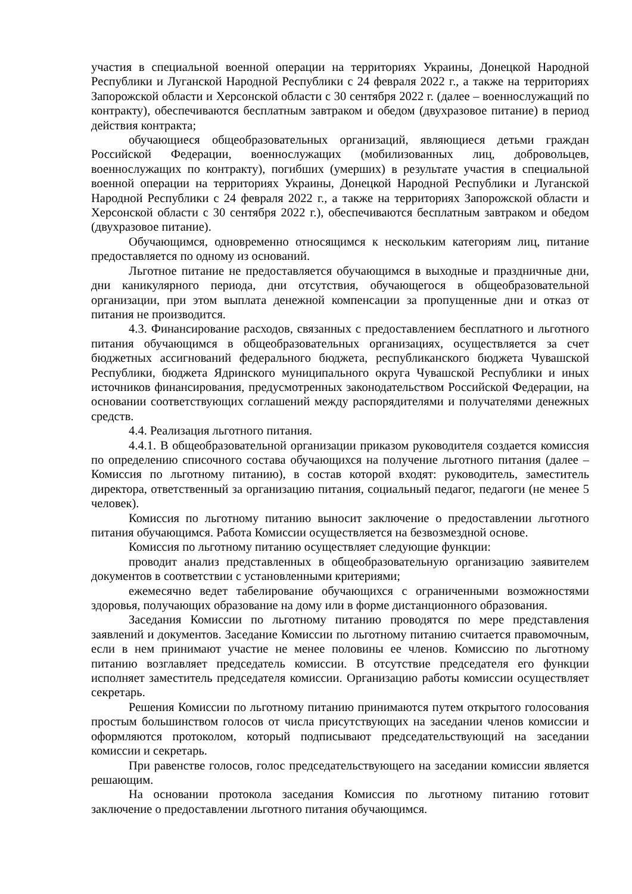участия в специальной военной операции на территориях Украины, Донецкой Народной Республики и Луганской Народной Республики с 24 февраля 2022 г., а также на территориях Запорожской области и Херсонской области с 30 сентября 2022 г. (далее – военнослужащий по контракту), обеспечиваются бесплатным завтраком и обедом (двухразовое питание) в период действия контракта;
обучающиеся общеобразовательных организаций, являющиеся детьми граждан Российской Федерации, военнослужащих (мобилизованных лиц, добровольцев, военнослужащих по контракту), погибших (умерших) в результате участия в специальной военной операции на территориях Украины, Донецкой Народной Республики и Луганской Народной Республики с 24 февраля 2022 г., а также на территориях Запорожской области и Херсонской области с 30 сентября 2022 г.), обеспечиваются бесплатным завтраком и обедом (двухразовое питание).
Обучающимся, одновременно относящимся к нескольким категориям лиц, питание предоставляется по одному из оснований.
Льготное питание не предоставляется обучающимся в выходные и праздничные дни, дни каникулярного периода, дни отсутствия, обучающегося в общеобразовательной организации, при этом выплата денежной компенсации за пропущенные дни и отказ от питания не производится.
4.3. Финансирование расходов, связанных с предоставлением бесплатного и льготного питания обучающимся в общеобразовательных организациях, осуществляется за счет бюджетных ассигнований федерального бюджета, республиканского бюджета Чувашской Республики, бюджета Ядринского муниципального округа Чувашской Республики и иных источников финансирования, предусмотренных законодательством Российской Федерации, на основании соответствующих соглашений между распорядителями и получателями денежных средств.
4.4. Реализация льготного питания.
4.4.1. В общеобразовательной организации приказом руководителя создается комиссия по определению списочного состава обучающихся на получение льготного питания (далее – Комиссия по льготному питанию), в состав которой входят: руководитель, заместитель директора, ответственный за организацию питания, социальный педагог, педагоги (не менее 5 человек).
Комиссия по льготному питанию выносит заключение о предоставлении льготного питания обучающимся. Работа Комиссии осуществляется на безвозмездной основе.
Комиссия по льготному питанию осуществляет следующие функции:
проводит анализ представленных в общеобразовательную организацию заявителем документов в соответствии с установленными критериями;
ежемесячно ведет табелирование обучающихся с ограниченными возможностями здоровья, получающих образование на дому или в форме дистанционного образования.
Заседания Комиссии по льготному питанию проводятся по мере представления заявлений и документов. Заседание Комиссии по льготному питанию считается правомочным, если в нем принимают участие не менее половины ее членов. Комиссию по льготному питанию возглавляет председатель комиссии. В отсутствие председателя его функции исполняет заместитель председателя комиссии. Организацию работы комиссии осуществляет секретарь.
Решения Комиссии по льготному питанию принимаются путем открытого голосования простым большинством голосов от числа присутствующих на заседании членов комиссии и оформляются протоколом, который подписывают председательствующий на заседании комиссии и секретарь.
При равенстве голосов, голос председательствующего на заседании комиссии является решающим.
На основании протокола заседания Комиссия по льготному питанию готовит заключение о предоставлении льготного питания обучающимся.